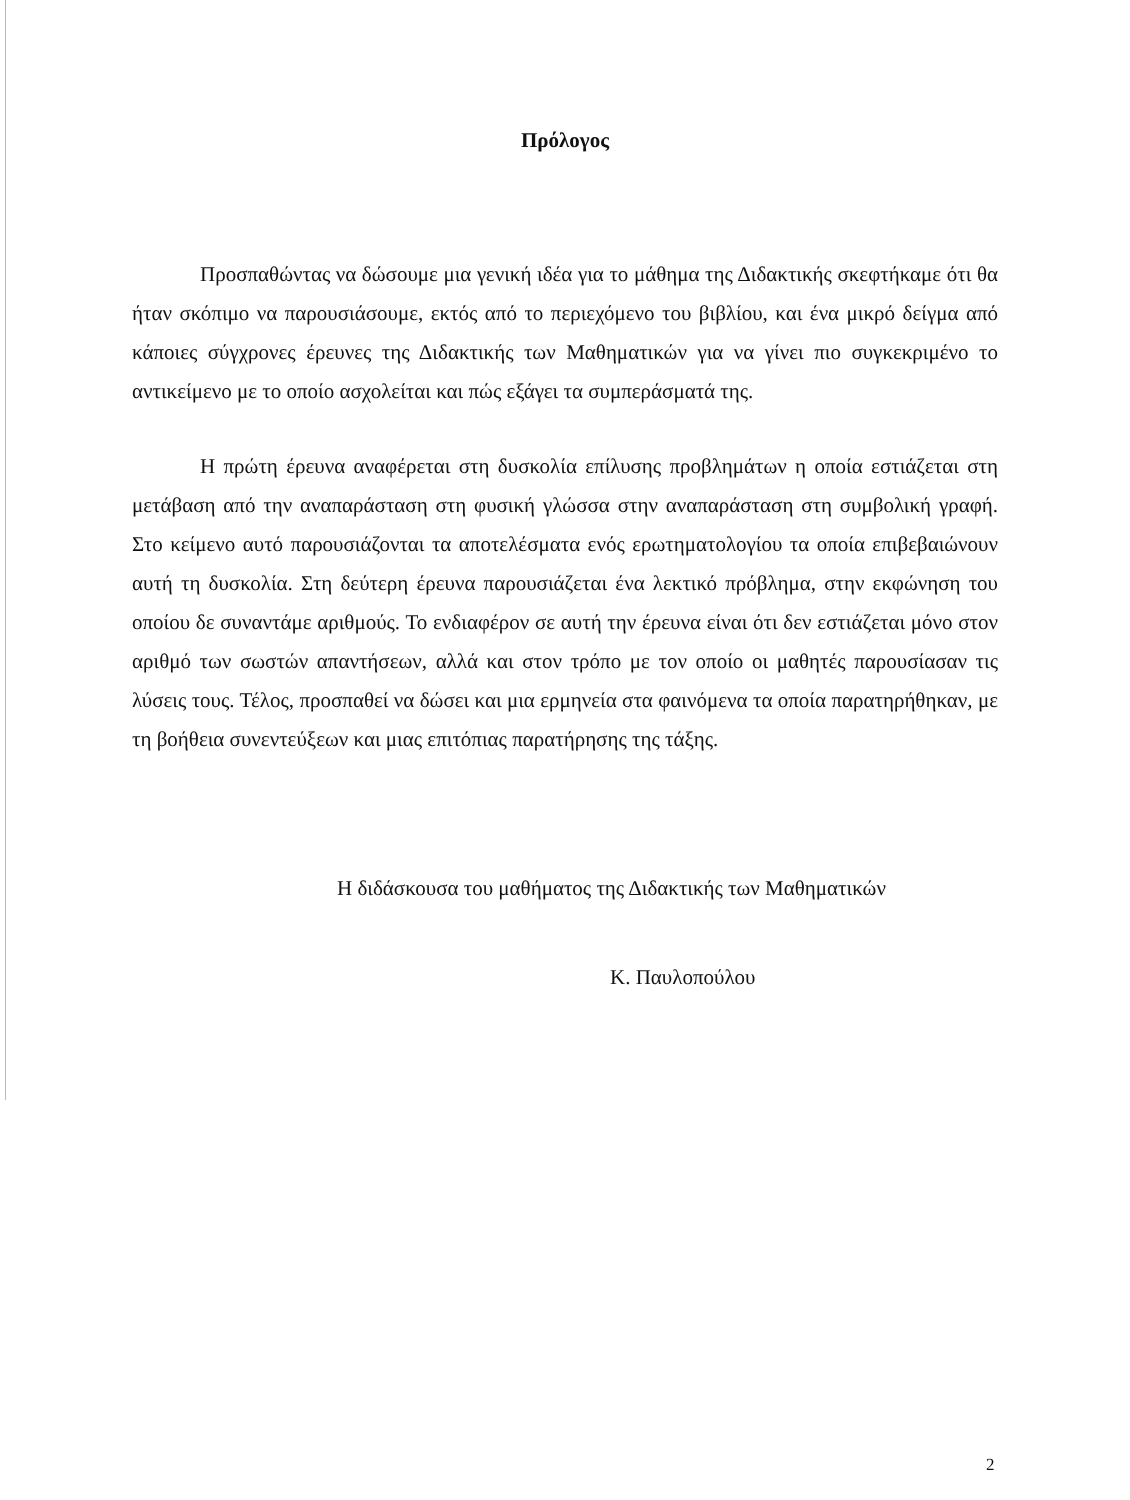Πρόλογος
Προσπαθώντας να δώσουμε μια γενική ιδέα για το μάθημα της Διδακτικής σκεφτήκαμε ότι θα ήταν σκόπιμο να παρουσιάσουμε, εκτός από το περιεχόμενο του βιβλίου, και ένα μικρό δείγμα από κάποιες σύγχρονες έρευνες της Διδακτικής των Μαθηματικών για να γίνει πιο συγκεκριμένο το αντικείμενο με το οποίο ασχολείται και πώς εξάγει τα συμπεράσματά της.
Η πρώτη έρευνα αναφέρεται στη δυσκολία επίλυσης προβλημάτων η οποία εστιάζεται στη μετάβαση από την αναπαράσταση στη φυσική γλώσσα στην αναπαράσταση στη συμβολική γραφή. Στο κείμενο αυτό παρουσιάζονται τα αποτελέσματα ενός ερωτηματολογίου τα οποία επιβεβαιώνουν αυτή τη δυσκολία. Στη δεύτερη έρευνα παρουσιάζεται ένα λεκτικό πρόβλημα, στην εκφώνηση του οποίου δε συναντάμε αριθμούς. Το ενδιαφέρον σε αυτή την έρευνα είναι ότι δεν εστιάζεται μόνο στον αριθμό των σωστών απαντήσεων, αλλά και στον τρόπο με τον οποίο οι μαθητές παρουσίασαν τις λύσεις τους. Τέλος, προσπαθεί να δώσει και μια ερμηνεία στα φαινόμενα τα οποία παρατηρήθηκαν, με τη βοήθεια συνεντεύξεων και μιας επιτόπιας παρατήρησης της τάξης.
Η διδάσκουσα του μαθήματος της Διδακτικής των Μαθηματικών
Κ. Παυλοπούλου
2